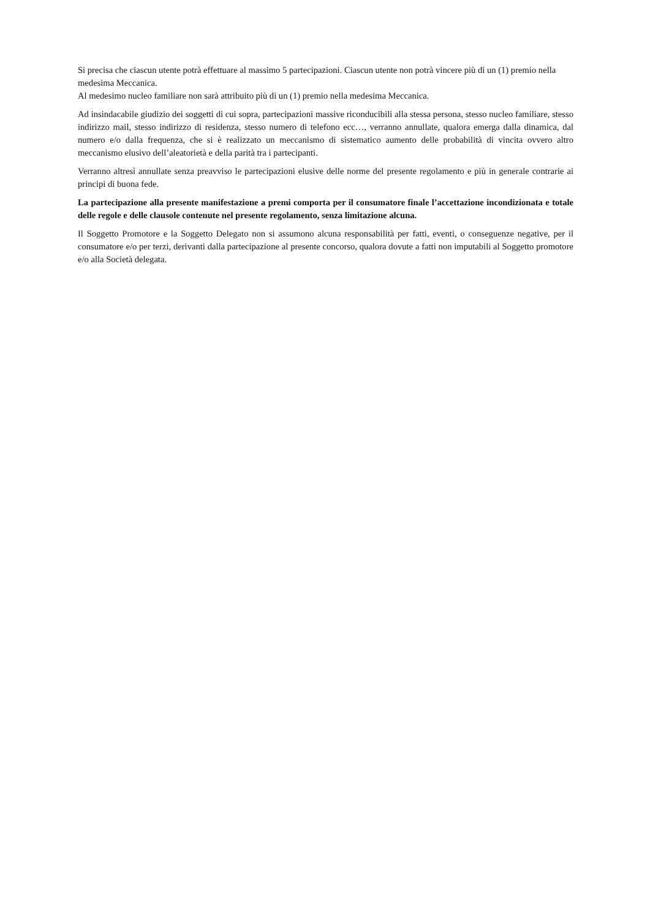Si precisa che ciascun utente potrà effettuare al massimo 5 partecipazioni. Ciascun utente non potrà vincere più di un (1) premio nella medesima Meccanica.
Al medesimo nucleo familiare non sarà attribuito più di un (1) premio nella medesima Meccanica.
Ad insindacabile giudizio dei soggetti di cui sopra, partecipazioni massive riconducibili alla stessa persona, stesso nucleo familiare, stesso indirizzo mail, stesso indirizzo di residenza, stesso numero di telefono ecc…, verranno annullate, qualora emerga dalla dinamica, dal numero e/o dalla frequenza, che si è realizzato un meccanismo di sistematico aumento delle probabilità di vincita ovvero altro meccanismo elusivo dell’aleatorietà e della parità tra i partecipanti.
Verranno altresì annullate senza preavviso le partecipazioni elusive delle norme del presente regolamento e più in generale contrarie ai principi di buona fede.
La partecipazione alla presente manifestazione a premi comporta per il consumatore finale l’accettazione incondizionata e totale delle regole e delle clausole contenute nel presente regolamento, senza limitazione alcuna.
Il Soggetto Promotore e la Soggetto Delegato non si assumono alcuna responsabilità per fatti, eventi, o conseguenze negative, per il consumatore e/o per terzi, derivanti dalla partecipazione al presente concorso, qualora dovute a fatti non imputabili al Soggetto promotore e/o alla Società delegata.